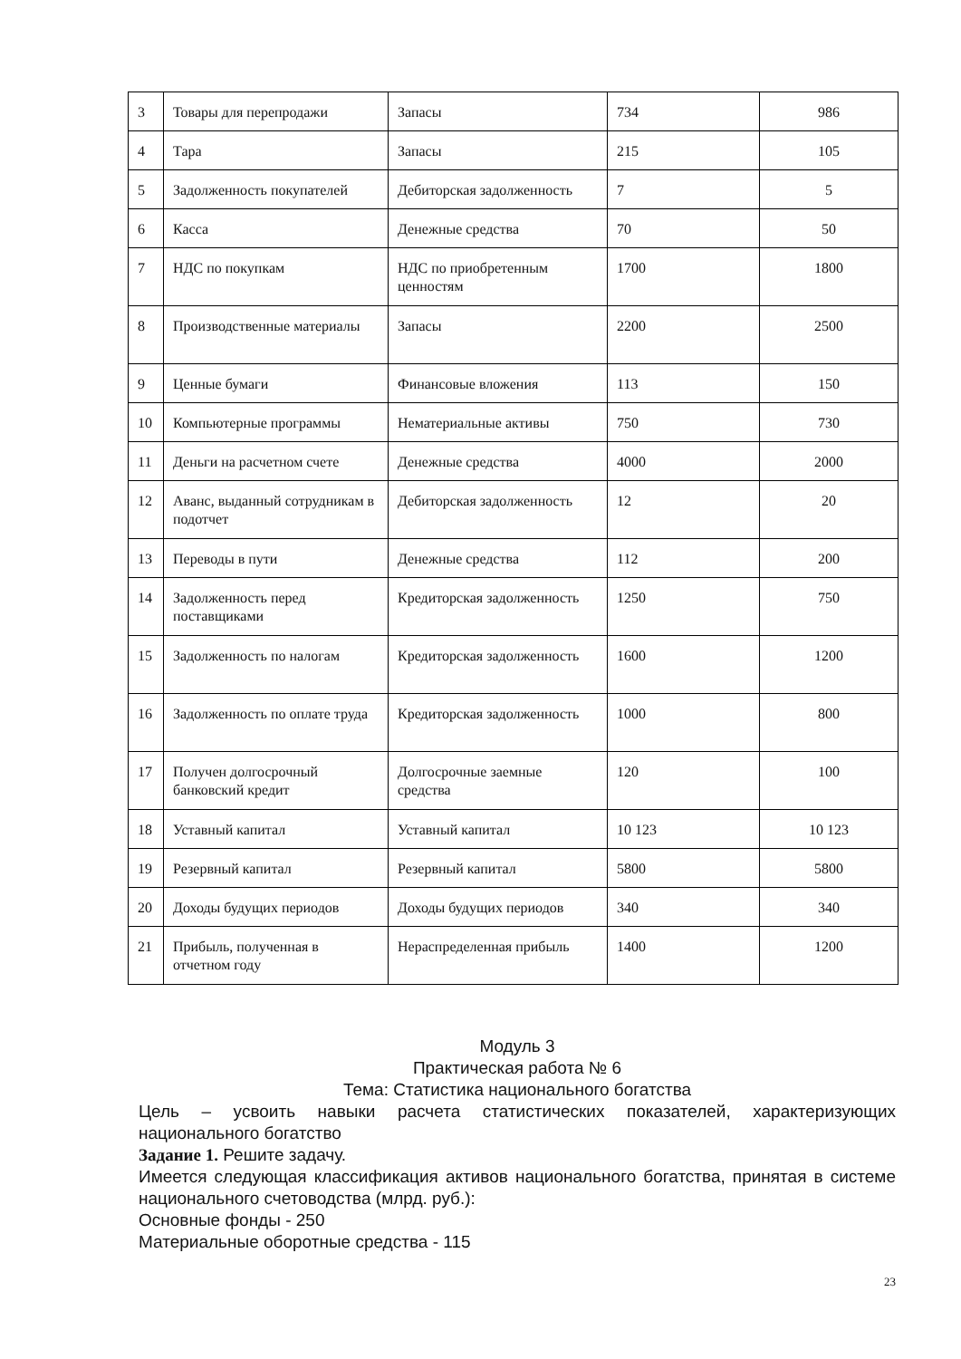| 3 | Товары для перепродажи | Запасы | 734 | 986 |
| 4 | Тара | Запасы | 215 | 105 |
| 5 | Задолженность покупателей | Дебиторская задолженность | 7 | 5 |
| 6 | Касса | Денежные средства | 70 | 50 |
| 7 | НДС по покупкам | НДС по приобретенным ценностям | 1700 | 1800 |
| 8 | Производственные материалы | Запасы | 2200 | 2500 |
| 9 | Ценные бумаги | Финансовые вложения | 113 | 150 |
| 10 | Компьютерные программы | Нематериальные активы | 750 | 730 |
| 11 | Деньги на расчетном счете | Денежные средства | 4000 | 2000 |
| 12 | Аванс, выданный сотрудникам в подотчет | Дебиторская задолженность | 12 | 20 |
| 13 | Переводы в пути | Денежные средства | 112 | 200 |
| 14 | Задолженность перед поставщиками | Кредиторская задолженность | 1250 | 750 |
| 15 | Задолженность по налогам | Кредиторская задолженность | 1600 | 1200 |
| 16 | Задолженность по оплате труда | Кредиторская задолженность | 1000 | 800 |
| 17 | Получен долгосрочный банковский кредит | Долгосрочные заемные средства | 120 | 100 |
| 18 | Уставный капитал | Уставный капитал | 10 123 | 10 123 |
| 19 | Резервный капитал | Резервный капитал | 5800 | 5800 |
| 20 | Доходы будущих периодов | Доходы будущих периодов | 340 | 340 |
| 21 | Прибыль, полученная в отчетном году | Нераспределенная прибыль | 1400 | 1200 |
Модуль 3
Практическая работа № 6
Тема: Статистика национального богатства
Цель – усвоить навыки расчета статистических показателей, характеризующих национального богатство
Задание 1. Решите задачу.
Имеется следующая классификация активов национального богатства, принятая в системе национального счетоводства (млрд. руб.):
Основные фонды - 250
Материальные оборотные средства - 115
23